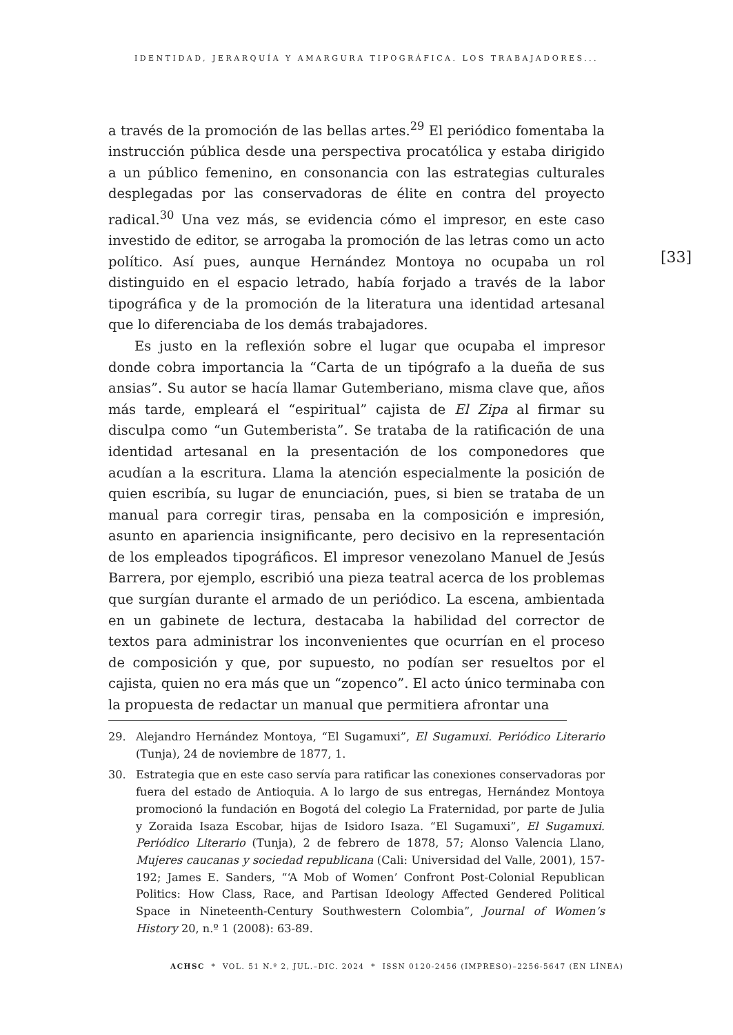IDENTIDAD, JERARQUÍA Y AMARGURA TIPOGRÁFICA. LOS TRABAJADORES...
a través de la promoción de las bellas artes.<sup>29</sup> El periódico fomentaba la instrucción pública desde una perspectiva procatólica y estaba dirigido a un público femenino, en consonancia con las estrategias culturales desplegadas por las conservadoras de élite en contra del proyecto radical.<sup>30</sup> Una vez más, se evidencia cómo el impresor, en este caso investido de editor, se arrogaba la promoción de las letras como un acto político. Así pues, aunque Hernández Montoya no ocupaba un rol distinguido en el espacio letrado, había forjado a través de la labor tipográfica y de la promoción de la literatura una identidad artesanal que lo diferenciaba de los demás trabajadores.
Es justo en la reflexión sobre el lugar que ocupaba el impresor donde cobra importancia la “Carta de un tipógrafo a la dueña de sus ansias”. Su autor se hacía llamar Gutemberiano, misma clave que, años más tarde, empleará el “espiritual” cajista de El Zipa al firmar su disculpa como “un Gutemberista”. Se trataba de la ratificación de una identidad artesanal en la presentación de los componedores que acudían a la escritura. Llama la atención especialmente la posición de quien escribía, su lugar de enunciación, pues, si bien se trataba de un manual para corregir tiras, pensaba en la composición e impresión, asunto en apariencia insignificante, pero decisivo en la representación de los empleados tipográficos. El impresor venezolano Manuel de Jesús Barrera, por ejemplo, escribió una pieza teatral acerca de los problemas que surgían durante el armado de un periódico. La escena, ambientada en un gabinete de lectura, destacaba la habilidad del corrector de textos para administrar los inconvenientes que ocurrían en el proceso de composición y que, por supuesto, no podían ser resueltos por el cajista, quien no era más que un “zopenco”. El acto único terminaba con la propuesta de redactar un manual que permitiera afrontar una
[33]
29. Alejandro Hernández Montoya, “El Sugamuxi”, El Sugamuxi. Periódico Literario (Tunja), 24 de noviembre de 1877, 1.
30. Estrategia que en este caso servía para ratificar las conexiones conservadoras por fuera del estado de Antioquia. A lo largo de sus entregas, Hernández Montoya promocionó la fundación en Bogotá del colegio La Fraternidad, por parte de Julia y Zoraida Isaza Escobar, hijas de Isidoro Isaza. “El Sugamuxi”, El Sugamuxi. Periódico Literario (Tunja), 2 de febrero de 1878, 57; Alonso Valencia Llano, Mujeres caucanas y sociedad republicana (Cali: Universidad del Valle, 2001), 157-192; James E. Sanders, “‘A Mob of Women’ Confront Post-Colonial Republican Politics: How Class, Race, and Partisan Ideology Affected Gendered Political Space in Nineteenth-Century Southwestern Colombia”, Journal of Women’s History 20, n.º 1 (2008): 63-89.
ACHSC * VOL. 51 N.º 2, JUL.–DIC. 2024 * ISSN 0120-2456 (IMPRESO)–2256-5647 (EN LÍNEA)